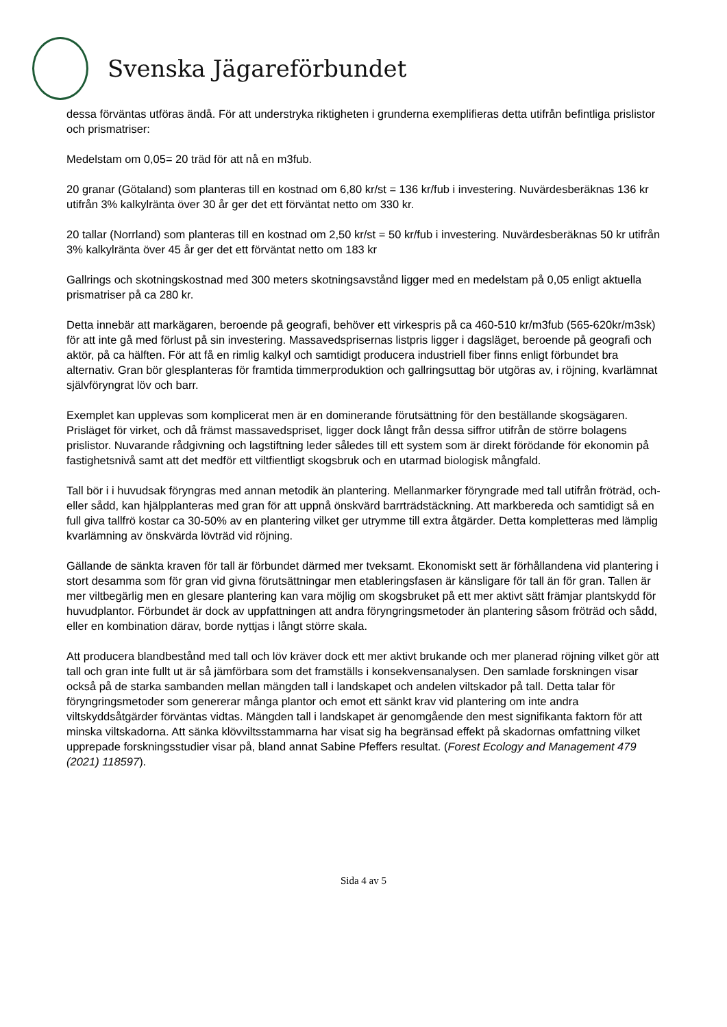Svenska Jägareförbundet
dessa förväntas utföras ändå. För att understryka riktigheten i grunderna exemplifieras detta utifrån befintliga prislistor och prismatriser:
Medelstam om 0,05= 20 träd för att nå en m3fub.
20 granar (Götaland) som planteras till en kostnad om 6,80 kr/st = 136 kr/fub i investering. Nuvärdesberäknas 136 kr utifrån 3% kalkylränta över 30 år ger det ett förväntat netto om 330 kr.
20 tallar (Norrland) som planteras till en kostnad om 2,50 kr/st = 50 kr/fub i investering. Nuvärdesberäknas 50 kr utifrån 3% kalkylränta över 45 år ger det ett förväntat netto om 183 kr
Gallrings och skotningskostnad med 300 meters skotningsavstånd ligger med en medelstam på 0,05 enligt aktuella prismatriser på ca 280 kr.
Detta innebär att markägaren, beroende på geografi, behöver ett virkespris på ca 460-510 kr/m3fub (565-620kr/m3sk) för att inte gå med förlust på sin investering. Massavedsprisernas listpris ligger i dagsläget, beroende på geografi och aktör, på ca hälften. För att få en rimlig kalkyl och samtidigt producera industriell fiber finns enligt förbundet bra alternativ. Gran bör glesplanteras för framtida timmerproduktion och gallringsuttag bör utgöras av, i röjning, kvarlämnat självföryngrat löv och barr.
Exemplet kan upplevas som komplicerat men är en dominerande förutsättning för den beställande skogsägaren. Prisläget för virket, och då främst massavedspriset, ligger dock långt från dessa siffror utifrån de större bolagens prislistor. Nuvarande rådgivning och lagstiftning leder således till ett system som är direkt förödande för ekonomin på fastighetsnivå samt att det medför ett viltfientligt skogsbruk och en utarmad biologisk mångfald.
Tall bör i i huvudsak föryngras med annan metodik än plantering. Mellanmarker föryngrade med tall utifrån fröträd, och-eller sådd, kan hjälpplanteras med gran för att uppnå önskvärd barrträdstäckning. Att markbereda och samtidigt så en full giva tallfrö kostar ca 30-50% av en plantering vilket ger utrymme till extra åtgärder. Detta kompletteras med lämplig kvarlämning av önskvärda lövträd vid röjning.
Gällande de sänkta kraven för tall är förbundet därmed mer tveksamt. Ekonomiskt sett är förhållandena vid plantering i stort desamma som för gran vid givna förutsättningar men etableringsfasen är känsligare för tall än för gran. Tallen är mer viltbegärlig men en glesare plantering kan vara möjlig om skogsbruket på ett mer aktivt sätt främjar plantskydd för huvudplantor. Förbundet är dock av uppfattningen att andra föryngringsmetoder än plantering såsom fröträd och sådd, eller en kombination därav, borde nyttjas i långt större skala.
Att producera blandbestånd med tall och löv kräver dock ett mer aktivt brukande och mer planerad röjning vilket gör att tall och gran inte fullt ut är så jämförbara som det framställs i konsekvensanalysen. Den samlade forskningen visar också på de starka sambanden mellan mängden tall i landskapet och andelen viltskador på tall. Detta talar för föryngringsmetoder som genererar många plantor och emot ett sänkt krav vid plantering om inte andra viltskyddsåtgärder förväntas vidtas. Mängden tall i landskapet är genomgående den mest signifikanta faktorn för att minska viltskadorna. Att sänka klövviltsstammarna har visat sig ha begränsad effekt på skadornas omfattning vilket upprepade forskningsstudier visar på, bland annat Sabine Pfeffers resultat. (Forest Ecology and Management 479 (2021) 118597).
Sida 4 av 5